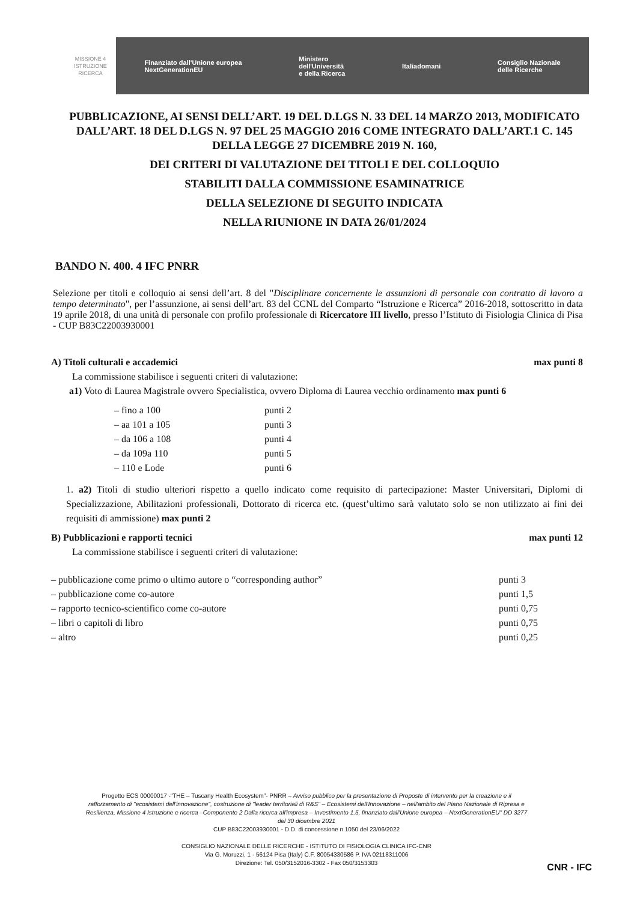MISSIONE 4
ISTRUZIONE
RICERCA
Finanziato dall'Unione europea
NextGenerationEU Ministero
dell'Università
e della Ricerca Italiadomani Consiglio Nazionale
delle Ricerche
PUBBLICAZIONE, AI SENSI DELL’ART. 19 DEL D.LGS N. 33 DEL 14 MARZO 2013, MODIFICATO DALL’ART. 18 DEL D.LGS N. 97 DEL 25 MAGGIO 2016 COME INTEGRATO DALL’ART.1 C. 145 DELLA LEGGE 27 DICEMBRE 2019 N. 160,
DEI CRITERI DI VALUTAZIONE DEI TITOLI E DEL COLLOQUIO
STABILITI DALLA COMMISSIONE ESAMINATRICE
DELLA SELEZIONE DI SEGUITO INDICATA
NELLA RIUNIONE IN DATA 26/01/2024
BANDO N. 400. 4 IFC PNRR
Selezione per titoli e colloquio ai sensi dell’art. 8 del "Disciplinare concernente le assunzioni di personale con contratto di lavoro a tempo determinato", per l’assunzione, ai sensi dell’art. 83 del CCNL del Comparto “Istruzione e Ricerca” 2016-2018, sottoscritto in data 19 aprile 2018, di una unità di personale con profilo professionale di Ricercatore III livello, presso l’Istituto di Fisiologia Clinica di Pisa - CUP B83C22003930001
A) Titoli culturali e accademici max punti 8
La commissione stabilisce i seguenti criteri di valutazione:
a1) Voto di Laurea Magistrale ovvero Specialistica, ovvero Diploma di Laurea vecchio ordinamento max punti 6
– fino a 100 punti 2
– aa 101 a 105 punti 3
– da 106 a 108 punti 4
– da 109a 110 punti 5
– 110 e Lode punti 6
1. a2) Titoli di studio ulteriori rispetto a quello indicato come requisito di partecipazione: Master Universitari, Diplomi di Specializzazione, Abilitazioni professionali, Dottorato di ricerca etc. (quest’ultimo sarà valutato solo se non utilizzato ai fini dei requisiti di ammissione) max punti 2
B) Pubblicazioni e rapporti tecnici max punti 12
La commissione stabilisce i seguenti criteri di valutazione:
– pubblicazione come primo o ultimo autore o “corresponding author” punti 3
– pubblicazione come co-autore punti 1,5
– rapporto tecnico-scientifico come co-autore punti 0,75
– libri o capitoli di libro punti 0,75
– altro punti 0,25
Progetto ECS 00000017 -“THE – Tuscany Health Ecosystem”- PNRR – Avviso pubblico per la presentazione di Proposte di intervento per la creazione e il rafforzamento di "ecosistemi dell'innovazione", costruzione di "leader territoriali di R&S" – Ecosistemi dell'Innovazione – nell'ambito del Piano Nazionale di Ripresa e Resilienza, Missione 4 Istruzione e ricerca –Componente 2 Dalla ricerca all'impresa – Investimento 1.5, finanziato dall'Unione europea – NextGenerationEU" DD 3277 del 30 dicembre 2021
CUP B83C22003930001 - D.D. di concessione n.1050 del 23/06/2022
CONSIGLIO NAZIONALE DELLE RICERCHE - ISTITUTO DI FISIOLOGIA CLINICA IFC-CNR
Via G. Moruzzi, 1 - 56124 Pisa (Italy) C.F. 80054330586 P. IVA 02118311006
Direzione: Tel. 050/3152016-3302 - Fax 050/3153303
CNR - IFC